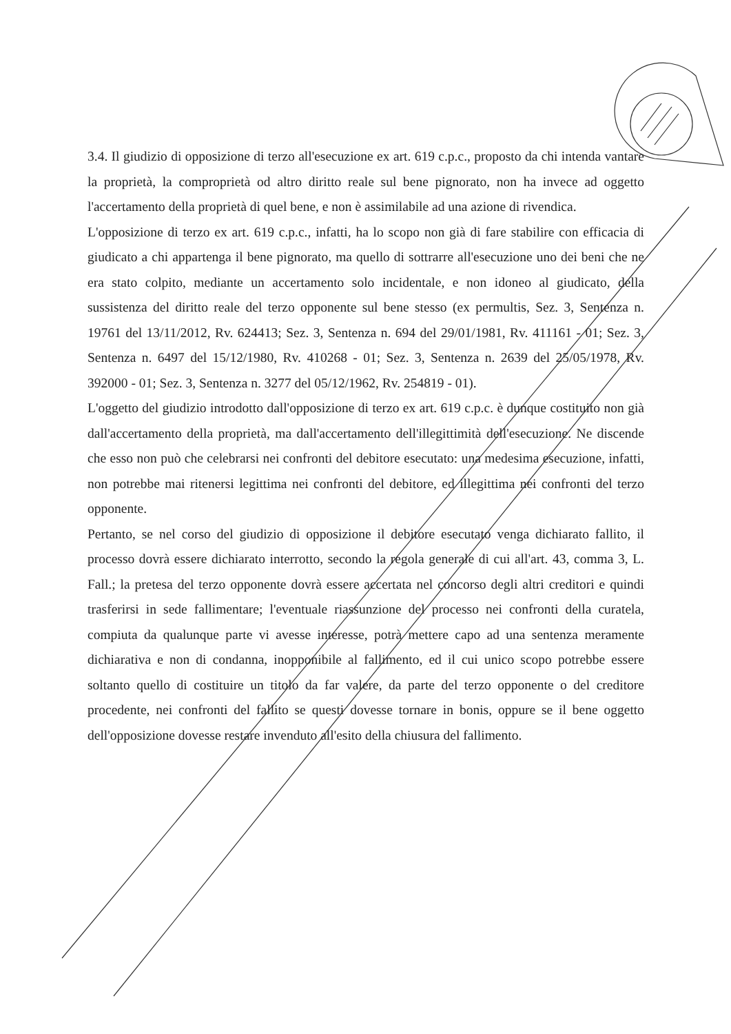3.4. Il giudizio di opposizione di terzo all'esecuzione ex art. 619 c.p.c., proposto da chi intenda vantare la proprietà, la comproprietà od altro diritto reale sul bene pignorato, non ha invece ad oggetto l'accertamento della proprietà di quel bene, e non è assimilabile ad una azione di rivendica.
L'opposizione di terzo ex art. 619 c.p.c., infatti, ha lo scopo non già di fare stabilire con efficacia di giudicato a chi appartenga il bene pignorato, ma quello di sottrarre all'esecuzione uno dei beni che ne era stato colpito, mediante un accertamento solo incidentale, e non idoneo al giudicato, della sussistenza del diritto reale del terzo opponente sul bene stesso (ex permultis, Sez. 3, Sentenza n. 19761 del 13/11/2012, Rv. 624413; Sez. 3, Sentenza n. 694 del 29/01/1981, Rv. 411161 - 01; Sez. 3, Sentenza n. 6497 del 15/12/1980, Rv. 410268 - 01; Sez. 3, Sentenza n. 2639 del 25/05/1978, Rv. 392000 - 01; Sez. 3, Sentenza n. 3277 del 05/12/1962, Rv. 254819 - 01).
L'oggetto del giudizio introdotto dall'opposizione di terzo ex art. 619 c.p.c. è dunque costituito non già dall'accertamento della proprietà, ma dall'accertamento dell'illegittimità dell'esecuzione. Ne discende che esso non può che celebrarsi nei confronti del debitore esecutato: una medesima esecuzione, infatti, non potrebbe mai ritenersi legittima nei confronti del debitore, ed illegittima nei confronti del terzo opponente.
Pertanto, se nel corso del giudizio di opposizione il debitore esecutato venga dichiarato fallito, il processo dovrà essere dichiarato interrotto, secondo la regola generale di cui all'art. 43, comma 3, L. Fall.; la pretesa del terzo opponente dovrà essere accertata nel concorso degli altri creditori e quindi trasferirsi in sede fallimentare; l'eventuale riassunzione del processo nei confronti della curatela, compiuta da qualunque parte vi avesse interesse, potrà mettere capo ad una sentenza meramente dichiarativa e non di condanna, inopponibile al fallimento, ed il cui unico scopo potrebbe essere soltanto quello di costituire un titolo da far valere, da parte del terzo opponente o del creditore procedente, nei confronti del fallito se questi dovesse tornare in bonis, oppure se il bene oggetto dell'opposizione dovesse restare invenduto all'esito della chiusura del fallimento.